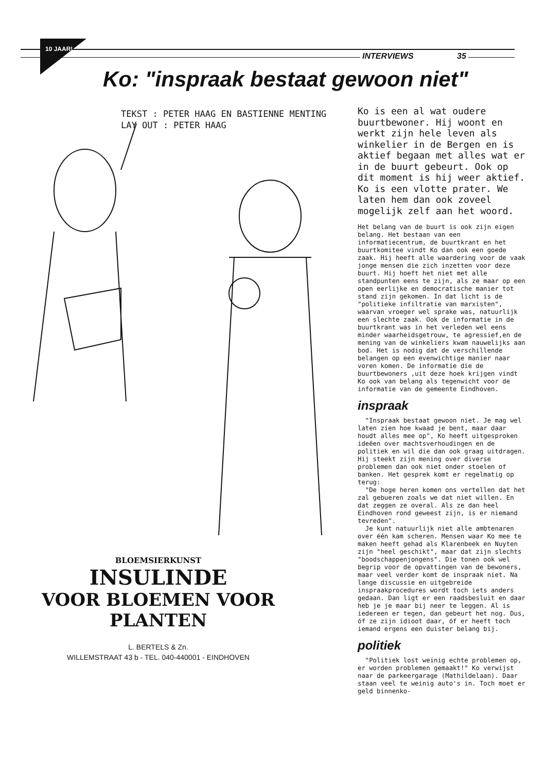INTERVIEWS 35
10 JAAR!
Ko: "inspraak bestaat gewoon niet"
TEKST : PETER HAAG EN BASTIENNE MENTING
LAY OUT : PETER HAAG
Ko is een al wat oudere buurtbewoner. Hij woont en werkt zijn hele leven als winkelier in de Bergen en is aktief begaan met alles wat er in de buurt gebeurt. Ook op dit moment is hij weer aktief. Ko is een vlotte prater. We laten hem dan ook zoveel mogelijk zelf aan het woord.
Het belang van de buurt is ook zijn eigen belang. Het bestaan van een informatiecentrum, de buurtkrant en het buurtkomitee vindt Ko dan ook een goede zaak. Hij heeft alle waardering voor de vaak jonge mensen die zich inzetten voor deze buurt. Hij hoeft het niet met alle standpunten eens te zijn, als ze maar op een open eerlijke en democratische manier tot stand zijn gekomen. In dat licht is de "politieke infiltratie van marxisten", waarvan vroeger wel sprake was, natuurlijk een slechte zaak. Ook de informatie in de buurtkrant was in het verleden wel eens minder waarheidsgetrouw, te agressief,en de mening van de winkeliers kwam nauwelijks aan bod. Het is nodig dat de verschillende belangen op een evenwichtige manier naar voren komen. De informatie die de buurtbewoners ,uit deze hoek krijgen vindt Ko ook van belang als tegenwicht voor de informatie van de gemeente Eindhoven.
inspraak
"Inspraak bestaat gewoon niet. Je mag wel laten zien hoe kwaad je bent, maar daar houdt alles mee op", Ko heeft uitgesproken ideëen over machtsverhoudingen en de politiek en wil die dan ook graag uitdragen. Hij steekt zijn mening over diverse problemen dan ook niet onder stoelen of banken. Het gesprek komt er regelmatig op terug:
"De hoge heren komen ons vertellen dat het zal gebueren zoals we dat niet willen. En dat zeggen ze overal. Als ze dan heel Eindhoven rond geweest zijn, is er niemand tevreden".
Je kunt natuurlijk niet alle ambtenaren over één kam scheren. Mensen waar Ko mee te maken heeft gehad als Klarenbeek en Nuyten zijn "heel geschikt", maar dat zijn slechts "boodschappenjongens". Die tonen ook wel begrip voor de opvattingen van de bewoners, maar veel verder komt de inspraak niet. Na lange discussie en uitgebreide inspraakprocedures wordt toch iets anders gedaan. Dan ligt er een raadsbesluit en daar heb je je maar bij neer te leggen. Al is iedereen er tegen, dan gebeurt het nog. Dus, óf ze zijn idioot daar, óf er heeft toch iemand ergens een duister belang bij.
politiek
"Politiek lost weinig echte problemen op, er worden problemen gemaakt!" Ko verwijst naar de parkeergarage (Mathildelaan). Daar staan veel te weinig auto's in. Toch moet er geld binnenko-
BLOEMSIERKUNST
INSULINDE
VOOR BLOEMEN VOOR PLANTEN
L. BERTELS & Zn.
WILLEMSTRAAT 43 b - TEL. 040-440001 - EINDHOVEN